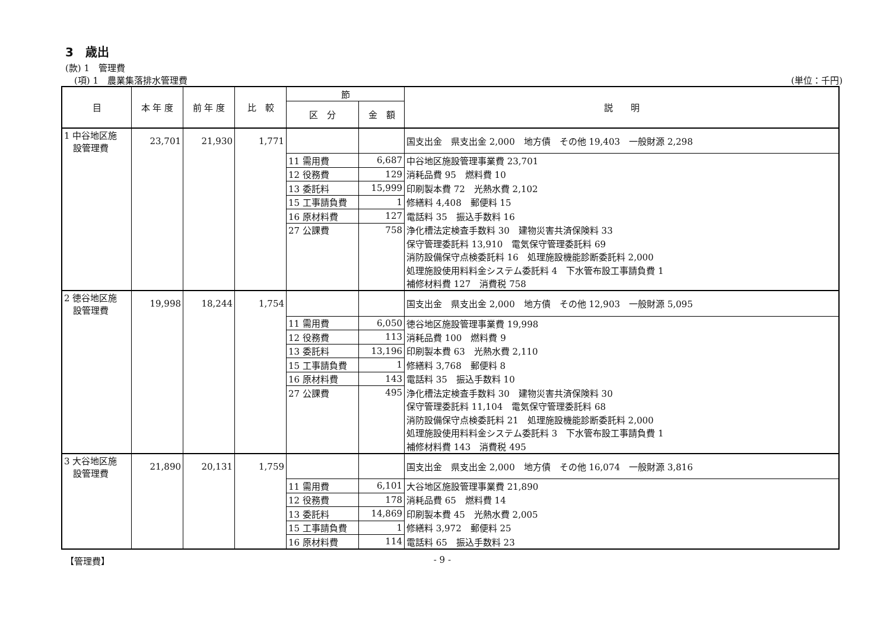3　歳出
(款) 1　管理費
　(項) 1　農業集落排水管理費 (単位：千円)
| 目 | 本 年 度 | 前 年 度 | 比 較 | 節 | | 説 明 |
| --- | --- | --- | --- | --- | --- | --- |
| | | | | 区 分 | 金 額 | |
| 1 中谷地区施 設管理費 | 23,701 | 21,930 | 1,771 | | | 国支出金 県支出金 2,000 地方債 その他 19,403 一般財源 2,298 |
| | | | | 11 需用費 | 6,687 | 中谷地区施設管理事業費 23,701 |
| | | | | 12 役務費 | 129 | 消耗品費 95 燃料費 10 |
| | | | | 13 委託料 | 15,999 | 印刷製本費 72 光熱水費 2,102 |
| | | | | 15 工事請負費 | 1 | 修繕料 4,408 郵便料 15 |
| | | | | 16 原材料費 | 127 | 電話料 35 振込手数料 16 |
| | | | | 27 公課費 | 758 | 浄化槽法定検査手数料 30 建物災害共済保険料 33 |
| | | | | | | 保守管理委託料 13,910 電気保守管理委託料 69 |
| | | | | | | 消防設備保守点検委託料 16 処理施設機能診断委託料 2,000 |
| | | | | | | 処理施設使用料料金システム委託料 4 下水管布設工事請負費 1 |
| | | | | | | 補修材料費 127 消費税 758 |
| 2 徳谷地区施 設管理費 | 19,998 | 18,244 | 1,754 | | | 国支出金 県支出金 2,000 地方債 その他 12,903 一般財源 5,095 |
| | | | | 11 需用費 | 6,050 | 徳谷地区施設管理事業費 19,998 |
| | | | | 12 役務費 | 113 | 消耗品費 100 燃料費 9 |
| | | | | 13 委託料 | 13,196 | 印刷製本費 63 光熱水費 2,110 |
| | | | | 15 工事請負費 | 1 | 修繕料 3,768 郵便料 8 |
| | | | | 16 原材料費 | 143 | 電話料 35 振込手数料 10 |
| | | | | 27 公課費 | 495 | 浄化槽法定検査手数料 30 建物災害共済保険料 30 |
| | | | | | | 保守管理委託料 11,104 電気保守管理委託料 68 |
| | | | | | | 消防設備保守点検委託料 21 処理施設機能診断委託料 2,000 |
| | | | | | | 処理施設使用料料金システム委託料 3 下水管布設工事請負費 1 |
| | | | | | | 補修材料費 143 消費税 495 |
| 3 大谷地区施 設管理費 | 21,890 | 20,131 | 1,759 | | | 国支出金 県支出金 2,000 地方債 その他 16,074 一般財源 3,816 |
| | | | | 11 需用費 | 6,101 | 大谷地区施設管理事業費 21,890 |
| | | | | 12 役務費 | 178 | 消耗品費 65 燃料費 14 |
| | | | | 13 委託料 | 14,869 | 印刷製本費 45 光熱水費 2,005 |
| | | | | 15 工事請負費 | 1 | 修繕料 3,972 郵便料 25 |
| | | | | 16 原材料費 | 114 | 電話料 65 振込手数料 23 |
【管理費】 - 9 -